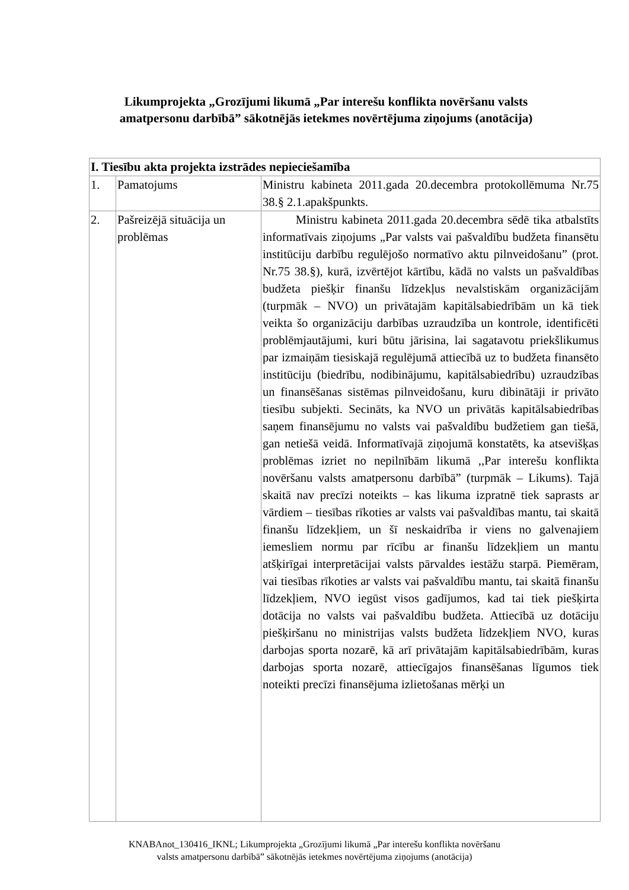Likumprojekta „Grozījumi likumā „Par interešu konflikta novēršanu valsts amatpersonu darbībā” sākotnējās ietekmes novērtējuma ziņojums (anotācija)
| I. Tiesību akta projekta izstrādes nepieciešamība | | |
| --- | --- | --- |
| 1. | Pamatojums | Ministru kabineta 2011.gada 20.decembra protokollēmuma Nr.75 38.§ 2.1.apakšpunkts. |
| 2. | Pašreizējā situācija un problēmas | Ministru kabineta 2011.gada 20.decembra sēdē tika atbalstīts informatīvais ziņojums „Par valsts vai pašvaldību budžeta finansētu institūciju darbību regulējošo normatīvo aktu pilnveidošanu” (prot. Nr.75 38.§), kurā, izvērtējot kārtību, kādā no valsts un pašvaldības budžeta piešķir finanšu līdzekļus nevalstiskām organizācijām (turpmāk – NVO) un privātajām kapitālsabiedrībām un kā tiek veikta šo organizāciju darbības uzraudzība un kontrole, identificēti problēmjautājumi, kuri būtu jārisina, lai sagatavotu priekšlikumus par izmaiņām tiesiskajā regulējumā attiecībā uz to budžeta finansēto institūciju (biedrību, nodibinājumu, kapitālsabiedrību) uzraudzības un finansēšanas sistēmas pilnveidošanu, kuru dibinātāji ir privāto tiesību subjekti. Secināts, ka NVO un privātās kapitālsabiedrības saņem finansējumu no valsts vai pašvaldību budžetiem gan tiešā, gan netiešā veidā. Informatīvajā ziņojumā konstatēts, ka atsevišķas problēmas izriet no nepilnībām likumā ,,Par interešu konflikta novēršanu valsts amatpersonu darbībā” (turpmāk – Likums). Tajā skaitā nav precīzi noteikts – kas likuma izpratnē tiek saprasts ar vārdiem – tiesības rīkoties ar valsts vai pašvaldības mantu, tai skaitā finanšu līdzekļiem, un šī neskaidrība ir viens no galvenajiem iemesliem normu par rīcību ar finanšu līdzekļiem un mantu atšķirīgai interpretācijai valsts pārvaldes iestāžu starpā. Piemēram, vai tiesības rīkoties ar valsts vai pašvaldību mantu, tai skaitā finanšu līdzekļiem, NVO iegūst visos gadījumos, kad tai tiek piešķirta dotācija no valsts vai pašvaldību budžeta. Attiecībā uz dotāciju piešķiršanu no ministrijas valsts budžeta līdzekļiem NVO, kuras darbojas sporta nozarē, kā arī privātajām kapitālsabiedrībām, kuras darbojas sporta nozarē, attiecīgajos finansēšanas līgumos tiek noteikti precīzi finansējuma izlietošanas mērķi un |
KNABAnot_130416_IKNL; Likumprojekta „Grozījumi likumā „Par interešu konflikta novēršanu
valsts amatpersonu darbībā” sākotnējās ietekmes novērtējuma ziņojums (anotācija)